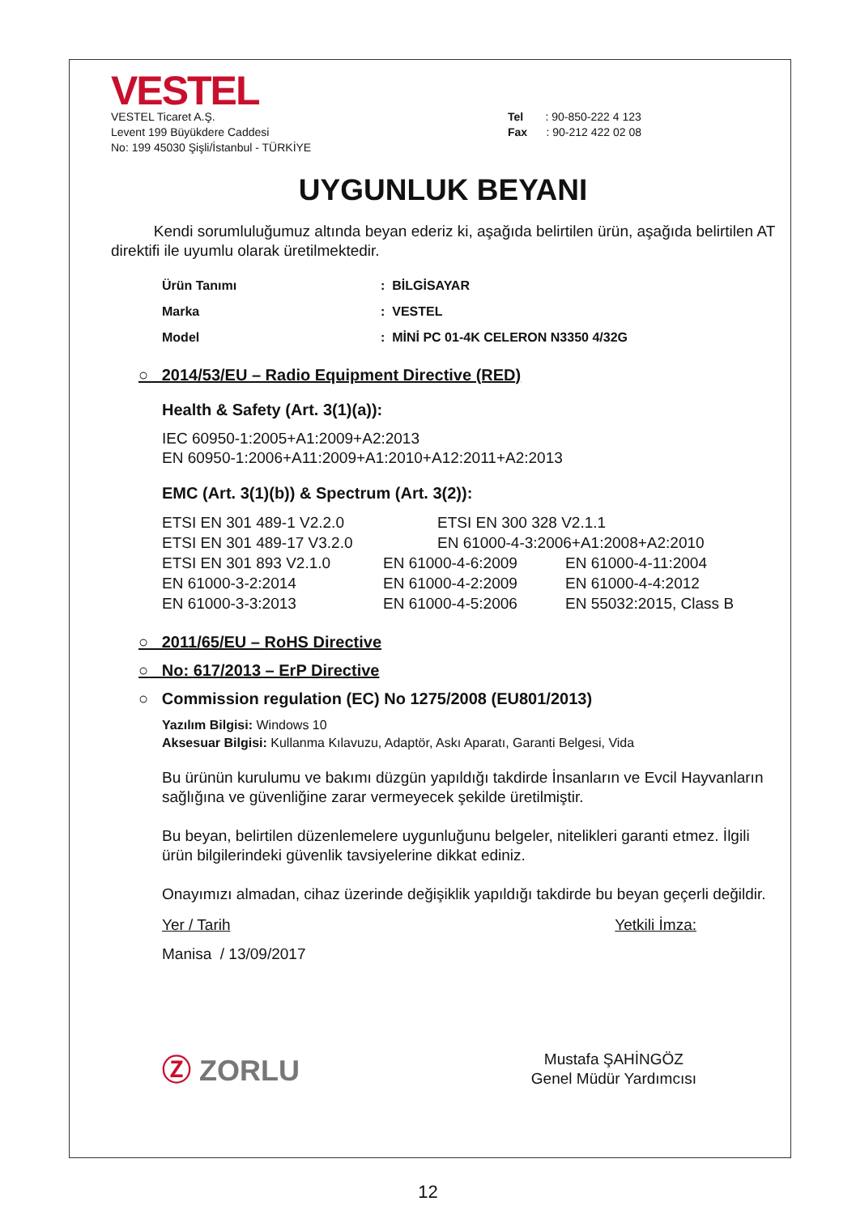VESTEL
VESTEL Ticaret A.Ş.
Levent 199 Büyükdere Caddesi
No: 199 45030 Şişli/İstanbul - TÜRKİYE
Tel : 90-850-222 4 123
Fax : 90-212 422 02 08
UYGUNLUK BEYANI
Kendi sorumluluğumuz altında beyan ederiz ki, aşağıda belirtilen ürün, aşağıda belirtilen AT direktifi ile uyumlu olarak üretilmektedir.
Ürün Tanımı: BİLGİSAYAR
Marka: VESTEL
Model: MİNİ PC 01-4K CELERON N3350 4/32G
○ 2014/53/EU – Radio Equipment Directive (RED)
Health & Safety (Art. 3(1)(a)):
IEC 60950-1:2005+A1:2009+A2:2013
EN 60950-1:2006+A11:2009+A1:2010+A12:2011+A2:2013
EMC (Art. 3(1)(b)) & Spectrum (Art. 3(2)):
ETSI EN 301 489-1 V2.2.0 ETSI EN 300 328 V2.1.1 ETSI EN 301 489-17 V3.2.0 EN 61000-4-3:2006+A1:2008+A2:2010
ETSI EN 301 893 V2.1.0 EN 61000-4-6:2009 EN 61000-4-11:2004 EN 61000-3-2:2014 EN 61000-4-2:2009 EN 61000-4-4:2012 EN 61000-3-3:2013 EN 61000-4-5:2006 EN 55032:2015, Class B
○ 2011/65/EU – RoHS Directive
○ No: 617/2013 – ErP Directive
○ Commission regulation (EC) No 1275/2008 (EU801/2013)
Yazılım Bilgisi: Windows 10
Aksesuar Bilgisi: Kullanma Kılavuzu, Adaptör, Askı Aparatı, Garanti Belgesi, Vida
Bu ürünün kurulumu ve bakımı düzgün yapıldığı takdirde İnsanların ve Evcil Hayvanların sağlığına ve güvenliğine zarar vermeyecek şekilde üretilmiştir.
Bu beyan, belirtilen düzenlemelere uygunluğunu belgeler, nitelikleri garanti etmez. İlgili ürün bilgilerindeki güvenlik tavsiyelerine dikkat ediniz.
Onayımızı almadan, cihaz üzerinde değişiklik yapıldığı takdirde bu beyan geçerli değildir.
Yer / Tarih
Manisa / 13/09/2017
Yetkili İmza:
Ⓩ ZORLU
Mustafa ŞAHİNGÖZ
Genel Müdür Yardımcısı
12